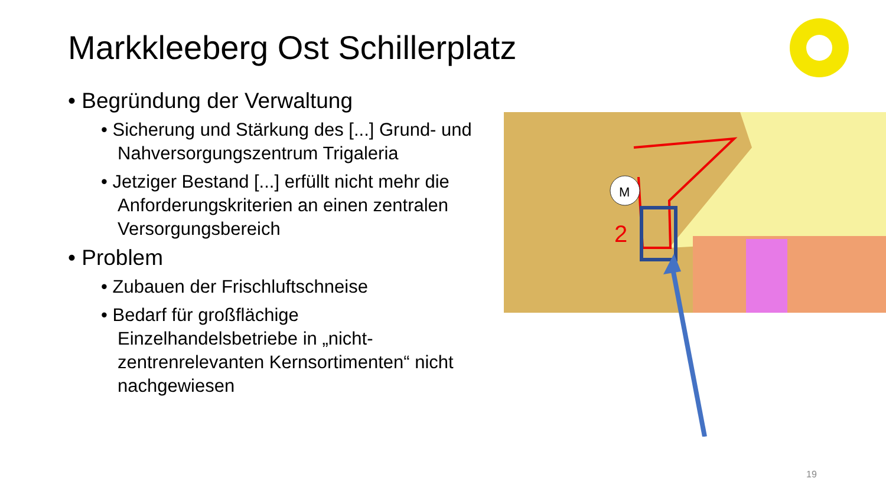Markkleeberg Ost Schillerplatz
• Begründung der Verwaltung
• Sicherung und Stärkung des [...] Grund- und Nahversorgungszentrum Trigaleria
• Jetziger Bestand [...] erfüllt nicht mehr die Anforderungskriterien an einen zentralen Versorgungsbereich
• Problem
• Zubauen der Frischluftschneise
• Bedarf für großflächige Einzelhandelsbetriebe in „nicht-zentrenrelevanten Kernsortimenten“ nicht nachgewiesen
M
2
19